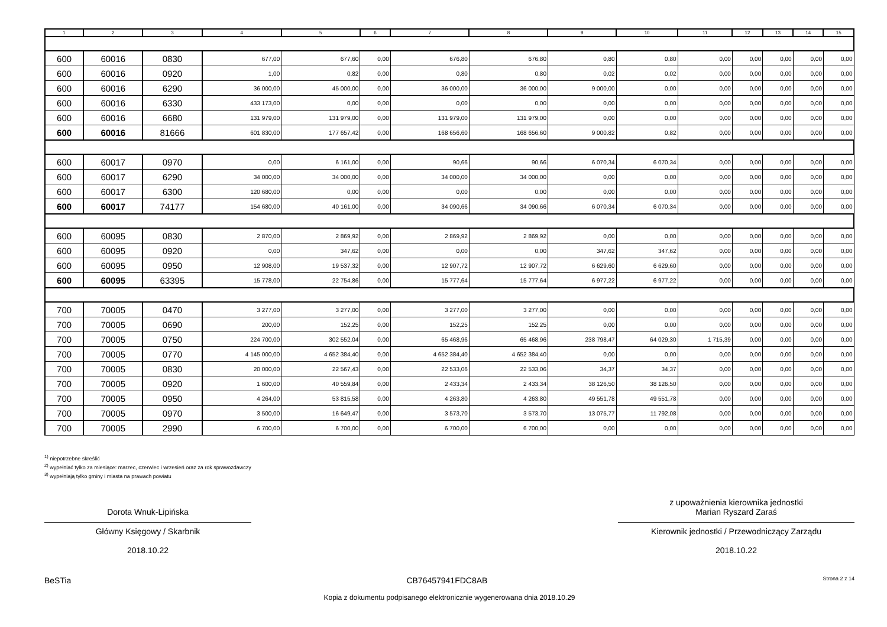| 1 | 2 | 3 | 4 | 5 | 6 | 7 | 8 | 9 | 10 | 11 | 12 | 13 | 14 | 15 |
| --- | --- | --- | --- | --- | --- | --- | --- | --- | --- | --- | --- | --- | --- | --- |
| 600 | 60016 | 0830 | 677,00 | 677,60 | 0,00 | 676,80 | 676,80 | 0,80 | 0,80 | 0,00 | 0,00 | 0,00 | 0,00 | 0,00 |
| 600 | 60016 | 0920 | 1,00 | 0,82 | 0,00 | 0,80 | 0,80 | 0,02 | 0,02 | 0,00 | 0,00 | 0,00 | 0,00 | 0,00 |
| 600 | 60016 | 6290 | 36 000,00 | 45 000,00 | 0,00 | 36 000,00 | 36 000,00 | 9 000,00 | 0,00 | 0,00 | 0,00 | 0,00 | 0,00 | 0,00 |
| 600 | 60016 | 6330 | 433 173,00 | 0,00 | 0,00 | 0,00 | 0,00 | 0,00 | 0,00 | 0,00 | 0,00 | 0,00 | 0,00 | 0,00 |
| 600 | 60016 | 6680 | 131 979,00 | 131 979,00 | 0,00 | 131 979,00 | 131 979,00 | 0,00 | 0,00 | 0,00 | 0,00 | 0,00 | 0,00 | 0,00 |
| 600 | 60016 | 81666 | 601 830,00 | 177 657,42 | 0,00 | 168 656,60 | 168 656,60 | 9 000,82 | 0,82 | 0,00 | 0,00 | 0,00 | 0,00 | 0,00 |
| 600 | 60017 | 0970 | 0,00 | 6 161,00 | 0,00 | 90,66 | 90,66 | 6 070,34 | 6 070,34 | 0,00 | 0,00 | 0,00 | 0,00 | 0,00 |
| 600 | 60017 | 6290 | 34 000,00 | 34 000,00 | 0,00 | 34 000,00 | 34 000,00 | 0,00 | 0,00 | 0,00 | 0,00 | 0,00 | 0,00 | 0,00 |
| 600 | 60017 | 6300 | 120 680,00 | 0,00 | 0,00 | 0,00 | 0,00 | 0,00 | 0,00 | 0,00 | 0,00 | 0,00 | 0,00 | 0,00 |
| 600 | 60017 | 74177 | 154 680,00 | 40 161,00 | 0,00 | 34 090,66 | 34 090,66 | 6 070,34 | 6 070,34 | 0,00 | 0,00 | 0,00 | 0,00 | 0,00 |
| 600 | 60095 | 0830 | 2 870,00 | 2 869,92 | 0,00 | 2 869,92 | 2 869,92 | 0,00 | 0,00 | 0,00 | 0,00 | 0,00 | 0,00 | 0,00 |
| 600 | 60095 | 0920 | 0,00 | 347,62 | 0,00 | 0,00 | 0,00 | 347,62 | 347,62 | 0,00 | 0,00 | 0,00 | 0,00 | 0,00 |
| 600 | 60095 | 0950 | 12 908,00 | 19 537,32 | 0,00 | 12 907,72 | 12 907,72 | 6 629,60 | 6 629,60 | 0,00 | 0,00 | 0,00 | 0,00 | 0,00 |
| 600 | 60095 | 63395 | 15 778,00 | 22 754,86 | 0,00 | 15 777,64 | 15 777,64 | 6 977,22 | 6 977,22 | 0,00 | 0,00 | 0,00 | 0,00 | 0,00 |
| 700 | 70005 | 0470 | 3 277,00 | 3 277,00 | 0,00 | 3 277,00 | 3 277,00 | 0,00 | 0,00 | 0,00 | 0,00 | 0,00 | 0,00 | 0,00 |
| 700 | 70005 | 0690 | 200,00 | 152,25 | 0,00 | 152,25 | 152,25 | 0,00 | 0,00 | 0,00 | 0,00 | 0,00 | 0,00 | 0,00 |
| 700 | 70005 | 0750 | 224 700,00 | 302 552,04 | 0,00 | 65 468,96 | 65 468,96 | 238 798,47 | 64 029,30 | 1 715,39 | 0,00 | 0,00 | 0,00 | 0,00 |
| 700 | 70005 | 0770 | 4 145 000,00 | 4 652 384,40 | 0,00 | 4 652 384,40 | 4 652 384,40 | 0,00 | 0,00 | 0,00 | 0,00 | 0,00 | 0,00 | 0,00 |
| 700 | 70005 | 0830 | 20 000,00 | 22 567,43 | 0,00 | 22 533,06 | 22 533,06 | 34,37 | 34,37 | 0,00 | 0,00 | 0,00 | 0,00 | 0,00 |
| 700 | 70005 | 0920 | 1 600,00 | 40 559,84 | 0,00 | 2 433,34 | 2 433,34 | 38 126,50 | 38 126,50 | 0,00 | 0,00 | 0,00 | 0,00 | 0,00 |
| 700 | 70005 | 0950 | 4 264,00 | 53 815,58 | 0,00 | 4 263,80 | 4 263,80 | 49 551,78 | 49 551,78 | 0,00 | 0,00 | 0,00 | 0,00 | 0,00 |
| 700 | 70005 | 0970 | 3 500,00 | 16 649,47 | 0,00 | 3 573,70 | 3 573,70 | 13 075,77 | 11 792,08 | 0,00 | 0,00 | 0,00 | 0,00 | 0,00 |
| 700 | 70005 | 2990 | 6 700,00 | 6 700,00 | 0,00 | 6 700,00 | 6 700,00 | 0,00 | 0,00 | 0,00 | 0,00 | 0,00 | 0,00 | 0,00 |
<sup>1)</sup> niepotrzebne skreślić
<sup>2)</sup> wypełniać tylko za miesiące: marzec, czerwiec i wrzesień oraz za rok sprawozdawczy
<sup>3)</sup> wypełniają tylko gminy i miasta na prawach powiatu
Dorota Wnuk-Lipińska
Główny Księgowy / Skarbnik
2018.10.22
z upoważnienia kierownika jednostki
Marian Ryszard Zaraś
Kierownik jednostki / Przewodniczący Zarządu
2018.10.22
BeSTia CB76457941FDC8AB Strona 2 z 14
Kopia z dokumentu podpisanego elektronicznie wygenerowana dnia 2018.10.29